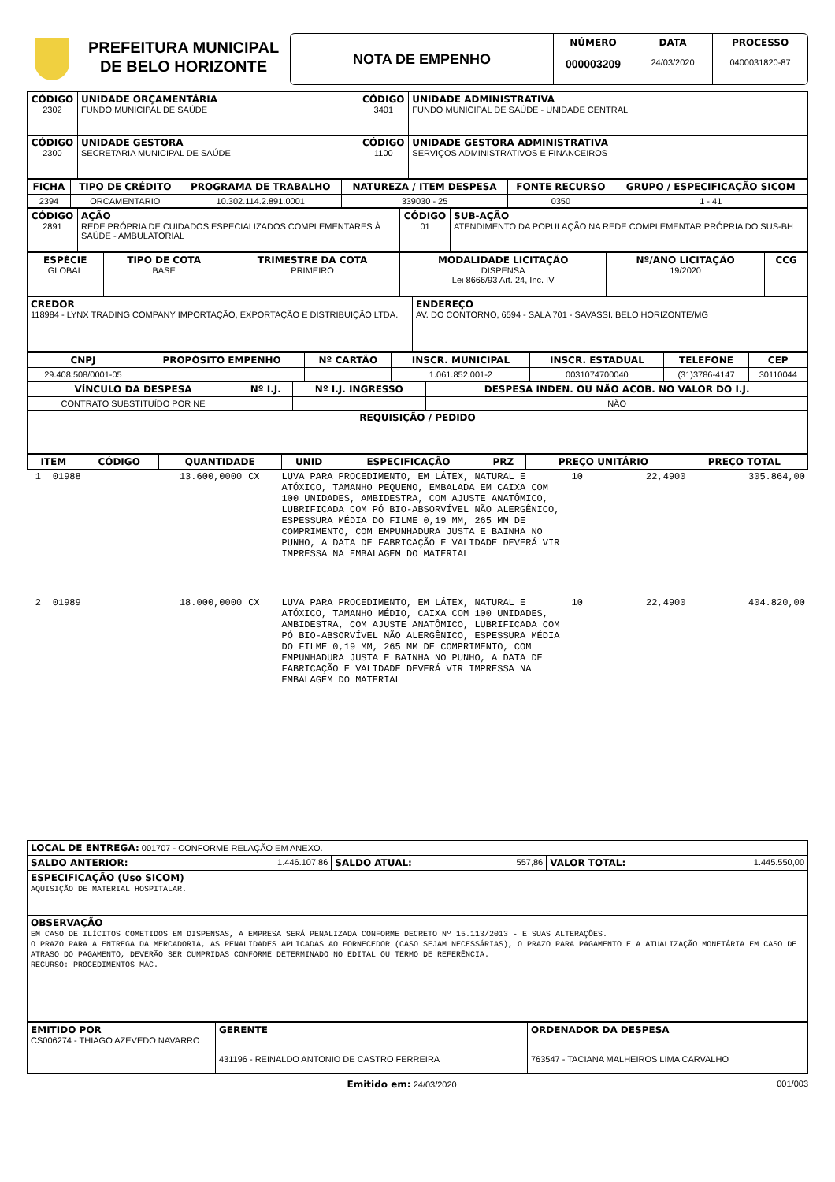PREFEITURA MUNICIPAL
DE BELO HORIZONTE
NOTA DE EMPENHO
NÚMERO
000003209
DATA
24/03/2020
PROCESSO
0400031820-87
| CÓDIGO 2302 | UNIDADE ORÇAMENTÁRIA FUNDO MUNICIPAL DE SAÚDE | CÓDIGO 3401 | UNIDADE ADMINISTRATIVA FUNDO MUNICIPAL DE SAÚDE - UNIDADE CENTRAL |
| CÓDIGO 2300 | UNIDADE GESTORA SECRETARIA MUNICIPAL DE SAÚDE | CÓDIGO 1100 | UNIDADE GESTORA ADMINISTRATIVA SERVIÇOS ADMINISTRATIVOS E FINANCEIROS |
| FICHA | TIPO DE CRÉDITO | PROGRAMA DE TRABALHO | NATUREZA / ITEM DESPESA | FONTE RECURSO | GRUPO / ESPECIFICAÇÃO SICOM |
| --- | --- | --- | --- | --- | --- |
| 2394 | ORCAMENTARIO | 10.302.114.2.891.0001 | 339030 - 25 | 0350 | 1 - 41 |
| CÓDIGO 2891 | AÇÃO REDE PRÓPRIA DE CUIDADOS ESPECIALIZADOS COMPLEMENTARES À SAÚDE - AMBULATORIAL | CÓDIGO 01 | SUB-AÇÃO ATENDIMENTO DA POPULAÇÃO NA REDE COMPLEMENTAR PRÓPRIA DO SUS-BH |
| ESPÉCIE GLOBAL | TIPO DE COTA BASE | TRIMESTRE DA COTA PRIMEIRO | MODALIDADE LICITAÇÃO DISPENSA Lei 8666/93 Art. 24, Inc. IV | Nº/ANO LICITAÇÃO 19/2020 | CCG |
| CREDOR 118984 - LYNX TRADING COMPANY IMPORTAÇÃO, EXPORTAÇÃO E DISTRIBUIÇÃO LTDA. | ENDEREÇO AV. DO CONTORNO, 6594 - SALA 701 - SAVASSI. BELO HORIZONTE/MG |
| CNPJ | PROPÓSITO EMPENHO | Nº CARTÃO | INSCR. MUNICIPAL | INSCR. ESTADUAL | TELEFONE | CEP |
| --- | --- | --- | --- | --- | --- | --- |
| 29.408.508/0001-05 | | | 1.061.852.001-2 | 0031074700040 | (31)3786-4147 | 30110044 |
| VÍNCULO DA DESPESA | Nº I.J. | Nº I.J. INGRESSO | DESPESA INDEN. OU NÃO ACOB. NO VALOR DO I.J. |
| --- | --- | --- | --- |
| CONTRATO SUBSTITUÍDO POR NE | | | NÃO |
| REQUISIÇÃO / PEDIDO | | | |
| ITEM | CÓDIGO | QUANTIDADE | UNID | ESPECIFICAÇÃO | PRZ | PREÇO UNITÁRIO | PREÇO TOTAL |
| --- | --- | --- | --- | --- | --- | --- | --- |
| 1 | 01988 | 13.600,0000 | CX | LUVA PARA PROCEDIMENTO, EM LÁTEX, NATURAL E ATÓXICO, TAMANHO PEQUENO, EMBALADA EM CAIXA COM 100 UNIDADES, AMBIDESTRA, COM AJUSTE ANATÔMICO, LUBRIFICADA COM PÓ BIO-ABSORVÍVEL NÃO ALERGÊNICO, ESPESSURA MÉDIA DO FILME 0,19 MM, 265 MM DE COMPRIMENTO, COM EMPUNHADURA JUSTA E BAINHA NO PUNHO, A DATA DE FABRICAÇÃO E VALIDADE DEVERÁ VIR IMPRESSA NA EMBALAGEM DO MATERIAL | 10 | 22,4900 | 305.864,00 |
| 2 | 01989 | 18.000,0000 | CX | LUVA PARA PROCEDIMENTO, EM LÁTEX, NATURAL E ATÓXICO, TAMANHO MÉDIO, CAIXA COM 100 UNIDADES, AMBIDESTRA, COM AJUSTE ANATÔMICO, LUBRIFICADA COM PÓ BIO-ABSORVÍVEL NÃO ALERGÊNICO, ESPESSURA MÉDIA DO FILME 0,19 MM, 265 MM DE COMPRIMENTO, COM EMPUNHADURA JUSTA E BAINHA NO PUNHO, A DATA DE FABRICAÇÃO E VALIDADE DEVERÁ VIR IMPRESSA NA EMBALAGEM DO MATERIAL | 10 | 22,4900 | 404.820,00 |
| LOCAL DE ENTREGA: 001707 - CONFORME RELAÇÃO EM ANEXO. | | | | | |
| SALDO ANTERIOR: | 1.446.107,86 | SALDO ATUAL: | 557,86 | VALOR TOTAL: | 1.445.550,00 |
| ESPECIFICAÇÃO (Uso SICOM) AQUISIÇÃO DE MATERIAL HOSPITALAR. | | | | | |
| OBSERVAÇÃO EM CASO DE ILÍCITOS COMETIDOS EM DISPENSAS, A EMPRESA SERÁ PENALIZADA CONFORME DECRETO Nº 15.113/2013 - E SUAS ALTERAÇÕES. O PRAZO PARA A ENTREGA DA MERCADORIA, AS PENALIDADES APLICADAS AO FORNECEDOR (CASO SEJAM NECESSÁRIAS), O PRAZO PARA PAGAMENTO E A ATUALIZAÇÃO MONETÁRIA EM CASO DE ATRASO DO PAGAMENTO, DEVERÃO SER CUMPRIDAS CONFORME DETERMINADO NO EDITAL OU TERMO DE REFERÊNCIA. RECURSO: PROCEDIMENTOS MAC. | | | | | |
| EMITIDO POR CS006274 - THIAGO AZEVEDO NAVARRO | GERENTE 431196 - REINALDO ANTONIO DE CASTRO FERREIRA | ORDENADOR DA DESPESA 763547 - TACIANA MALHEIROS LIMA CARVALHO |
Emitido em: 24/03/2020 001/003